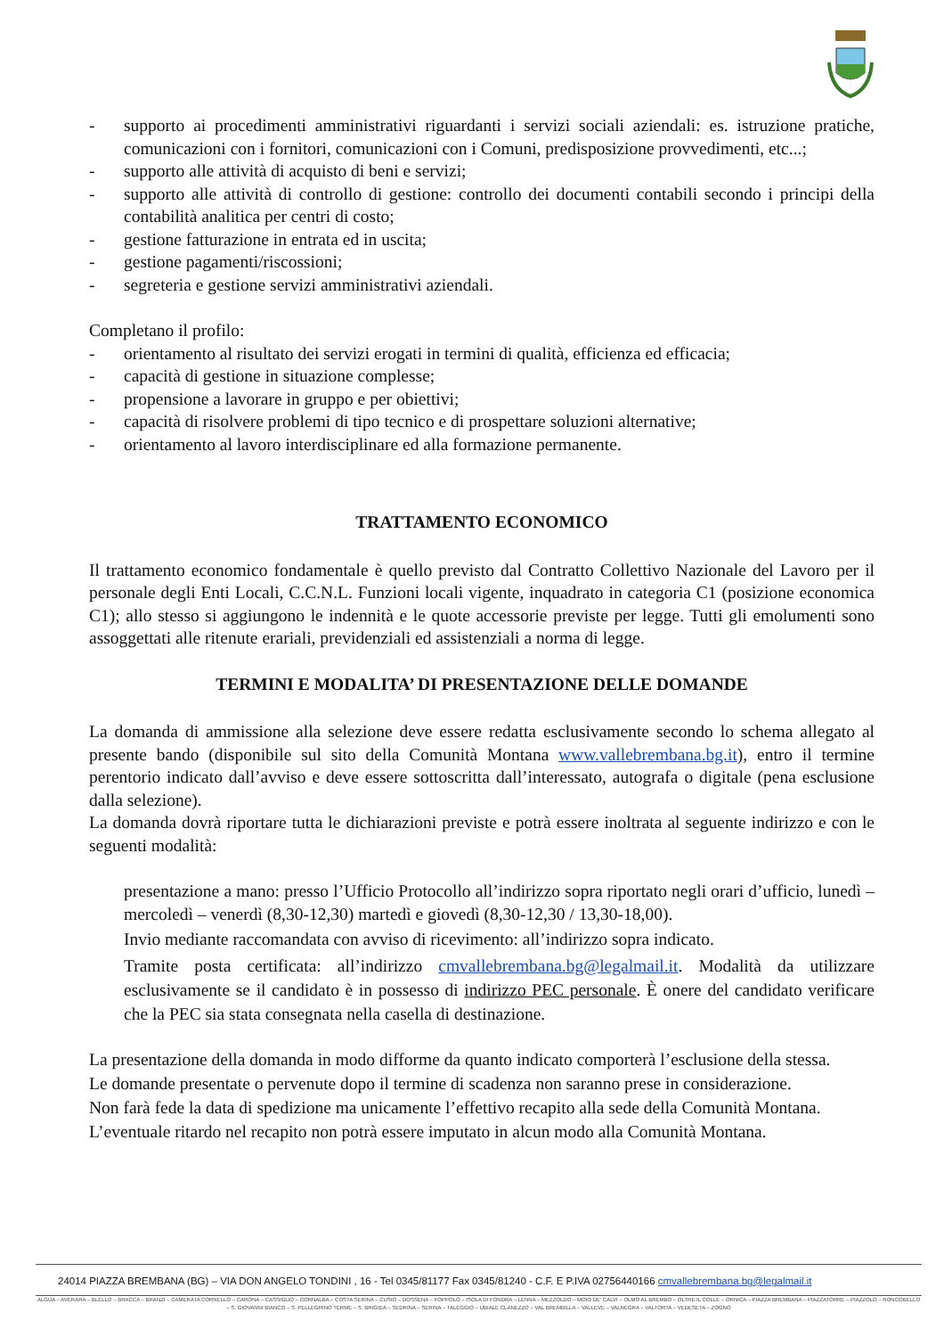- supporto ai procedimenti amministrativi riguardanti i servizi sociali aziendali: es. istruzione pratiche, comunicazioni con i fornitori, comunicazioni con i Comuni, predisposizione provvedimenti, etc...;
- supporto alle attività di acquisto di beni e servizi;
- supporto alle attività di controllo di gestione: controllo dei documenti contabili secondo i principi della contabilità analitica per centri di costo;
- gestione fatturazione in entrata ed in uscita;
- gestione pagamenti/riscossioni;
- segreteria e gestione servizi amministrativi aziendali.
Completano il profilo:
- orientamento al risultato dei servizi erogati in termini di qualità, efficienza ed efficacia;
- capacità di gestione in situazione complesse;
- propensione a lavorare in gruppo e per obiettivi;
- capacità di risolvere problemi di tipo tecnico e di prospettare soluzioni alternative;
- orientamento al lavoro interdisciplinare ed alla formazione permanente.
TRATTAMENTO ECONOMICO
Il trattamento economico fondamentale è quello previsto dal Contratto Collettivo Nazionale del Lavoro per il personale degli Enti Locali, C.C.N.L. Funzioni locali vigente, inquadrato in categoria C1 (posizione economica C1); allo stesso si aggiungono le indennità e le quote accessorie previste per legge. Tutti gli emolumenti sono assoggettati alle ritenute erariali, previdenziali ed assistenziali a norma di legge.
TERMINI E MODALITA’ DI PRESENTAZIONE DELLE DOMANDE
La domanda di ammissione alla selezione deve essere redatta esclusivamente secondo lo schema allegato al presente bando (disponibile sul sito della Comunità Montana www.vallebrembana.bg.it), entro il termine perentorio indicato dall’avviso e deve essere sottoscritta dall’interessato, autografa o digitale (pena esclusione dalla selezione).
La domanda dovrà riportare tutta le dichiarazioni previste e potrà essere inoltrata al seguente indirizzo e con le seguenti modalità:
presentazione a mano: presso l’Ufficio Protocollo all’indirizzo sopra riportato negli orari d’ufficio, lunedì – mercoledì – venerdì (8,30-12,30) martedì e giovedì (8,30-12,30 / 13,30-18,00).
Invio mediante raccomandata con avviso di ricevimento: all’indirizzo sopra indicato.
Tramite posta certificata: all’indirizzo cmvallebrembana.bg@legalmail.it. Modalità da utilizzare esclusivamente se il candidato è in possesso di indirizzo PEC personale. È onere del candidato verificare che la PEC sia stata consegnata nella casella di destinazione.
La presentazione della domanda in modo difforme da quanto indicato comporterà l’esclusione della stessa.
Le domande presentate o pervenute dopo il termine di scadenza non saranno prese in considerazione.
Non farà fede la data di spedizione ma unicamente l’effettivo recapito alla sede della Comunità Montana.
L’eventuale ritardo nel recapito non potrà essere imputato in alcun modo alla Comunità Montana.
24014 PIAZZA BREMBANA (BG) – VIA DON ANGELO TONDINI , 16 - Tel 0345/81177 Fax 0345/81240 - C.F. E P.IVA 02756440166 cmvallebrembana.bg@legalmail.it
ALGUA – AVERARA – BLELLO – BRACCA – BRANZI – CAMERATA CORNELLO – CARONA – CASSIGLIO – CORNALBA – COSTA SERINA – CUSIO – DOSSENA – FOPPOLO – ISOLA DI FONDRA – LENNA – MEZZOLDO – MOIO DE' CALVI – OLMO AL BREMBO – OLTRE IL COLLE – ORNICA – PIAZZA BREMBANA – PIAZZATORRE – PIAZZOLO – RONCOBELLO – S. GIOVANNI BIANCO – S. PELLEGRINO TERME – S. BRIGIDA – SEDRINA – SERINA – TALEGGIO – UBIALE CLANEZZO – VAL BREMBILLA – VALLEVE – VALNEGRA – VALTORTA – VEDESETA – ZOGNO